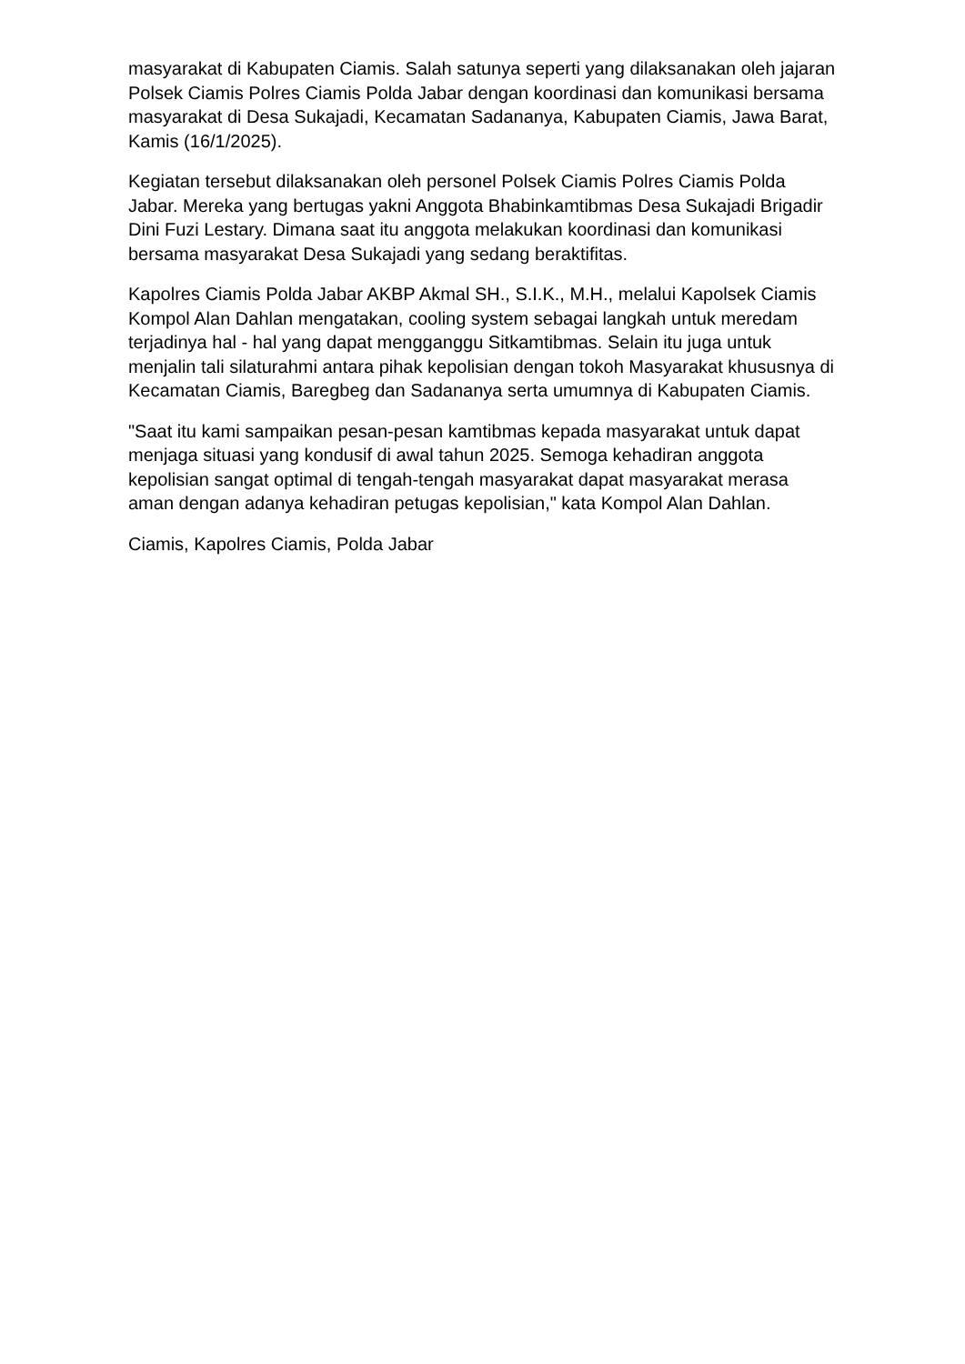masyarakat di Kabupaten Ciamis. Salah satunya seperti yang dilaksanakan oleh jajaran Polsek Ciamis Polres Ciamis Polda Jabar dengan koordinasi dan komunikasi bersama masyarakat di Desa Sukajadi, Kecamatan Sadananya, Kabupaten Ciamis, Jawa Barat, Kamis (16/1/2025).
Kegiatan tersebut dilaksanakan oleh personel Polsek Ciamis Polres Ciamis Polda Jabar. Mereka yang bertugas yakni Anggota Bhabinkamtibmas Desa Sukajadi Brigadir Dini Fuzi Lestary. Dimana saat itu anggota melakukan koordinasi dan komunikasi bersama masyarakat Desa Sukajadi yang sedang beraktifitas.
Kapolres Ciamis Polda Jabar AKBP Akmal SH., S.I.K., M.H., melalui Kapolsek Ciamis Kompol Alan Dahlan mengatakan, cooling system sebagai langkah untuk meredam terjadinya hal - hal yang dapat mengganggu Sitkamtibmas. Selain itu juga untuk menjalin tali silaturahmi antara pihak kepolisian dengan tokoh Masyarakat khususnya di Kecamatan Ciamis, Baregbeg dan Sadananya serta umumnya di Kabupaten Ciamis.
"Saat itu kami sampaikan pesan-pesan kamtibmas kepada masyarakat untuk dapat menjaga situasi yang kondusif di awal tahun 2025. Semoga kehadiran anggota kepolisian sangat optimal di tengah-tengah masyarakat dapat masyarakat merasa aman dengan adanya kehadiran petugas kepolisian," kata Kompol Alan Dahlan.
Ciamis, Kapolres Ciamis, Polda Jabar